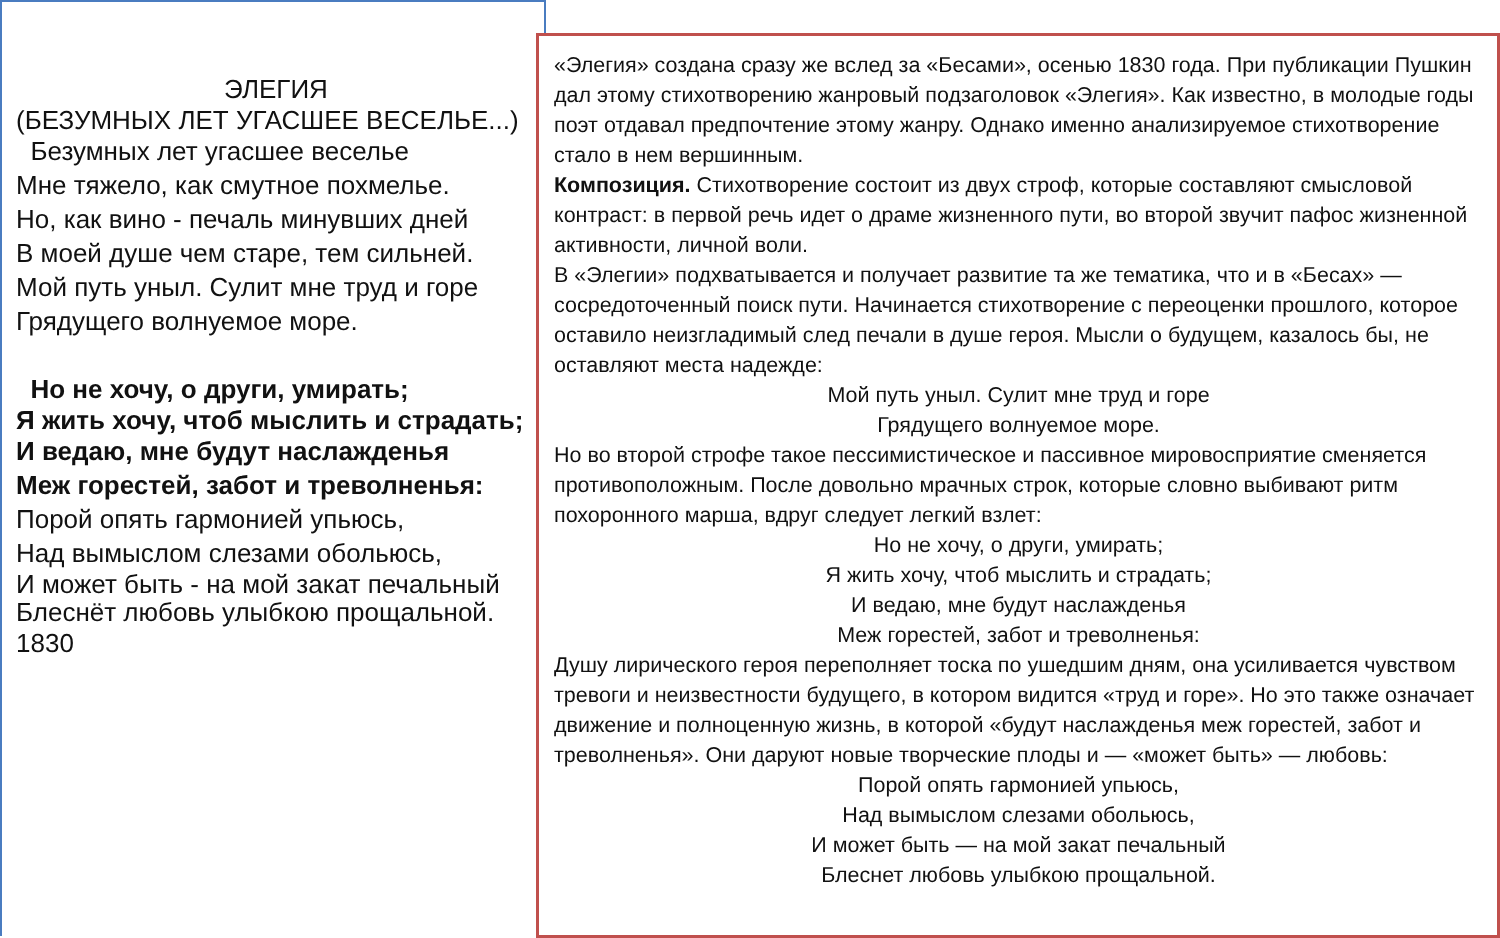ЭЛЕГИЯ
(БЕЗУМНЫХ ЛЕТ УГАСШЕЕ ВЕСЕЛЬЕ...)
Безумных лет угасшее веселье
Мне тяжело, как смутное похмелье.
Но, как вино - печаль минувших дней
В моей душе чем старе, тем сильней.
Мой путь уныл. Сулит мне труд и горе
Грядущего волнуемое море.
Но не хочу, о други, умирать;
Я жить хочу, чтоб мыслить и страдать;
И ведаю, мне будут наслажденья
Меж горестей, забот и треволненья:
Порой опять гармонией упьюсь,
Над вымыслом слезами обольюсь,
И может быть - на мой закат печальный
Блеснёт любовь улыбкою прощальной.
1830
«Элегия» создана сразу же вслед за «Бесами», осенью 1830 года. При публикации Пушкин дал этому стихотворению жанровый подзаголовок «Элегия». Как известно, в молодые годы поэт отдавал предпочтение этому жанру. Однако именно анализируемое стихотворение стало в нем вершинным.
Композиция. Стихотворение состоит из двух строф, которые составляют смысловой контраст: в первой речь идет о драме жизненного пути, во второй звучит пафос жизненной активности, личной воли.
В «Элегии» подхватывается и получает развитие та же тематика, что и в «Бесах» — сосредоточенный поиск пути. Начинается стихотворение с переоценки прошлого, которое оставило неизгладимый след печали в душе героя. Мысли о будущем, казалось бы, не оставляют места надежде:
Мой путь уныл. Сулит мне труд и горе
Грядущего волнуемое море.
Но во второй строфе такое пессимистическое и пассивное мировосприятие сменяется противоположным. После довольно мрачных строк, которые словно выбивают ритм похоронного марша, вдруг следует легкий взлет:
Но не хочу, о други, умирать;
Я жить хочу, чтоб мыслить и страдать;
И ведаю, мне будут наслажденья
Меж горестей, забот и треволненья:
Душу лирического героя переполняет тоска по ушедшим дням, она усиливается чувством тревоги и неизвестности будущего, в котором видится «труд и горе». Но это также означает движение и полноценную жизнь, в которой «будут наслажденья меж горестей, забот и треволненья». Они даруют новые творческие плоды и — «может быть» — любовь:
Порой опять гармонией упьюсь,
Над вымыслом слезами обольюсь,
И может быть — на мой закат печальный
Блеснет любовь улыбкою прощальной.